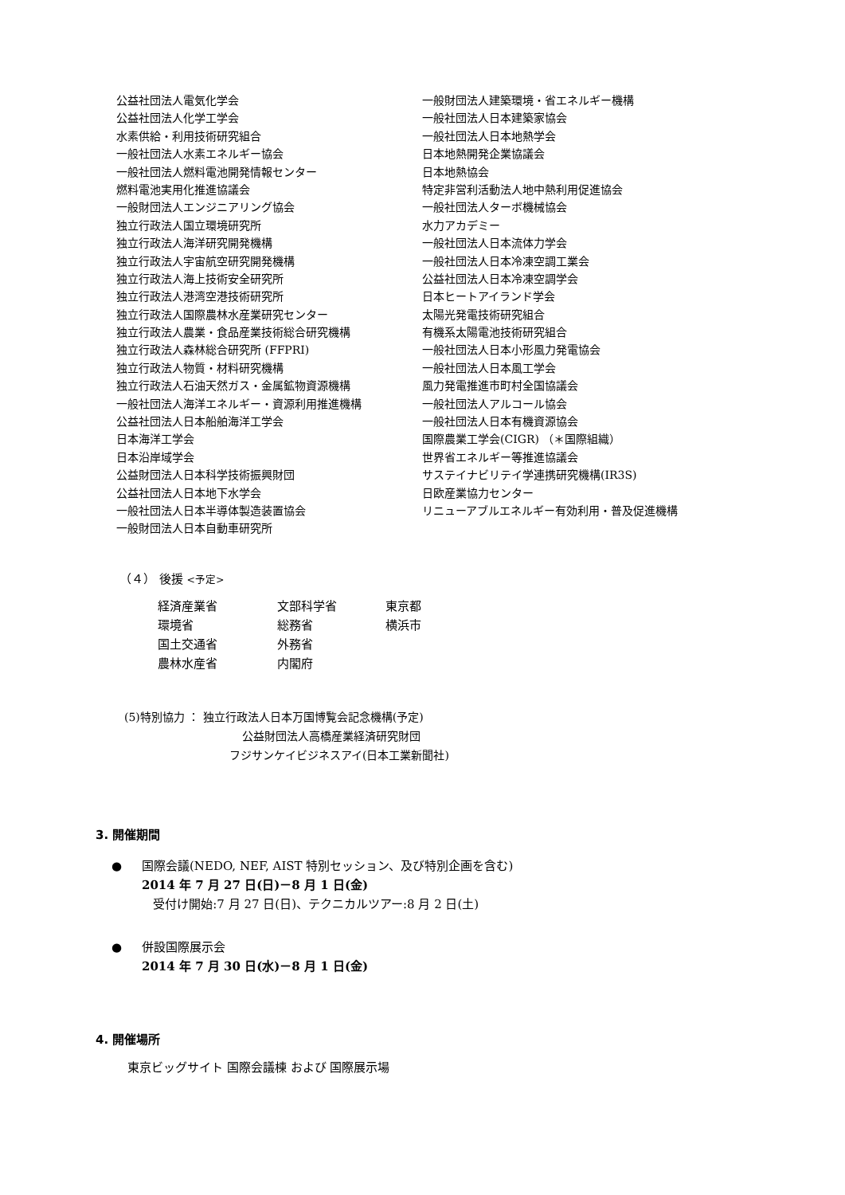公益社団法人電気化学会
公益社団法人化学工学会
水素供給・利用技術研究組合
一般社団法人水素エネルギー協会
一般社団法人燃料電池開発情報センター
燃料電池実用化推進協議会
一般財団法人エンジニアリング協会
独立行政法人国立環境研究所
独立行政法人海洋研究開発機構
独立行政法人宇宙航空研究開発機構
独立行政法人海上技術安全研究所
独立行政法人港湾空港技術研究所
独立行政法人国際農林水産業研究センター
独立行政法人農業・食品産業技術総合研究機構
独立行政法人森林総合研究所 (FFPRI)
独立行政法人物質・材料研究機構
独立行政法人石油天然ガス・金属鉱物資源機構
一般社団法人海洋エネルギー・資源利用推進機構
公益社団法人日本船舶海洋工学会
日本海洋工学会
日本沿岸域学会
公益財団法人日本科学技術振興財団
公益社団法人日本地下水学会
一般社団法人日本半導体製造装置協会
一般財団法人日本自動車研究所
一般財団法人建築環境・省エネルギー機構
一般社団法人日本建築家協会
一般社団法人日本地熱学会
日本地熱開発企業協議会
日本地熱協会
特定非営利活動法人地中熱利用促進協会
一般社団法人ターボ機械協会
水力アカデミー
一般社団法人日本流体力学会
一般社団法人日本冷凍空調工業会
公益社団法人日本冷凍空調学会
日本ヒートアイランド学会
太陽光発電技術研究組合
有機系太陽電池技術研究組合
一般社団法人日本小形風力発電協会
一般社団法人日本風工学会
風力発電推進市町村全国協議会
一般社団法人アルコール協会
一般社団法人日本有機資源協会
国際農業工学会(CIGR) （＊国際組織）
世界省エネルギー等推進協議会
サステイナビリテイ学連携研究機構(IR3S)
日欧産業協力センター
リニューアブルエネルギー有効利用・普及促進機構
（４） 後援 <予定>
| 経済産業省 | 文部科学省 | 東京都 |
| 環境省 | 総務省 | 横浜市 |
| 国土交通省 | 外務省 | |
| 農林水産省 | 内閣府 | |
(5)特別協力 ： 独立行政法人日本万国博覧会記念機構(予定)
公益財団法人高橋産業経済研究財団
フジサンケイビジネスアイ(日本工業新聞社)
3. 開催期間
● 国際会議(NEDO, NEF, AIST 特別セッション、及び特別企画を含む)
2014 年 7 月 27 日(日)－8 月 1 日(金)
受付け開始:7 月 27 日(日)、テクニカルツアー:8 月 2 日(土)
● 併設国際展示会
2014 年 7 月 30 日(水)－8 月 1 日(金)
4. 開催場所
東京ビッグサイト 国際会議棟 および 国際展示場